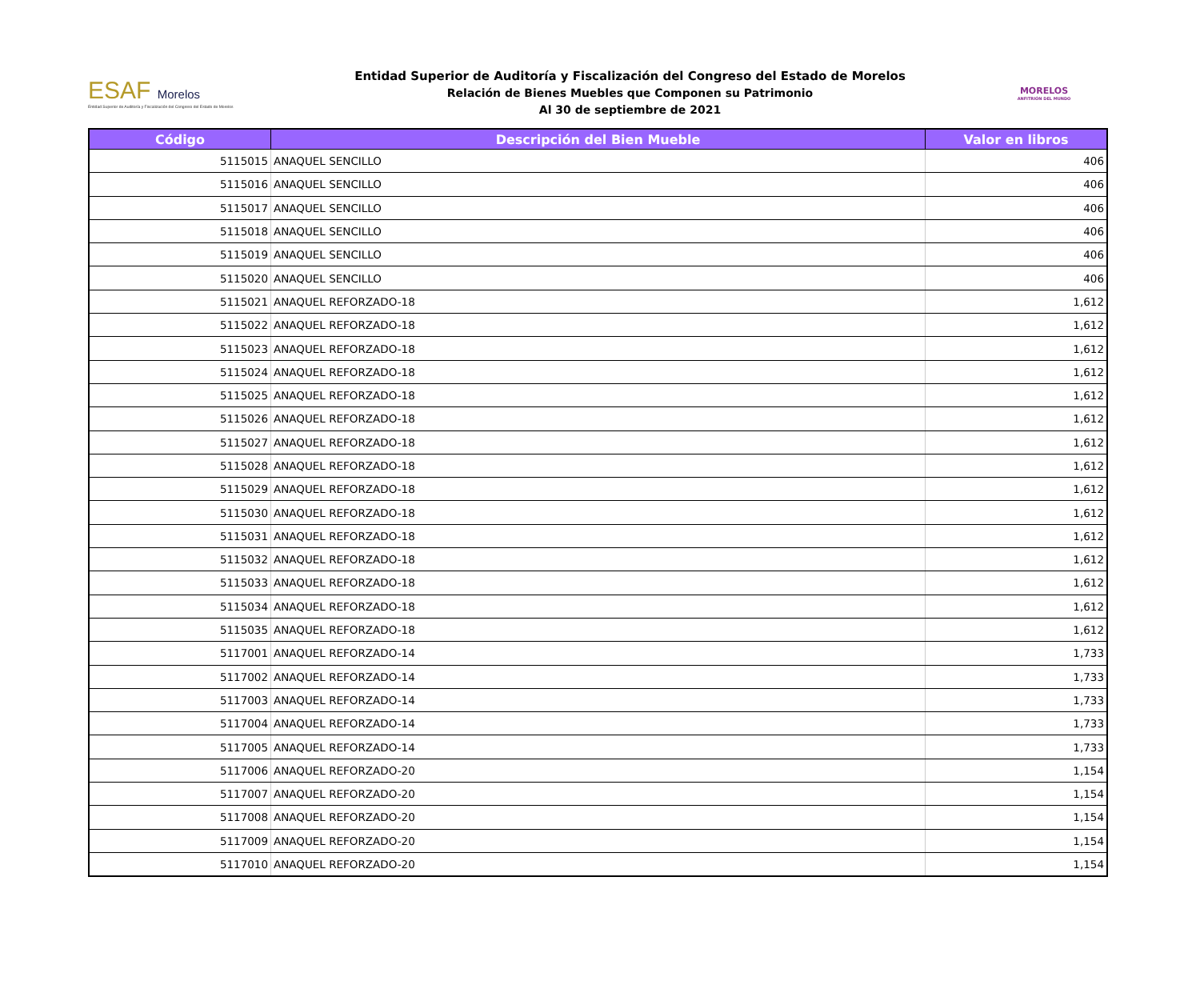ESAF Morelos
Entidad Superior de Auditoría y Fiscalización del Congreso del Estado de Morelos
Entidad Superior de Auditoría y Fiscalización del Congreso del Estado de Morelos
Relación de Bienes Muebles que Componen su Patrimonio
Al 30 de septiembre de 2021
MORELOS
ANFITRIÓN DEL MUNDO
| Código | Descripción del Bien Mueble | Valor en libros |
| --- | --- | --- |
| 5115015 | ANAQUEL SENCILLO | 406 |
| 5115016 | ANAQUEL SENCILLO | 406 |
| 5115017 | ANAQUEL SENCILLO | 406 |
| 5115018 | ANAQUEL SENCILLO | 406 |
| 5115019 | ANAQUEL SENCILLO | 406 |
| 5115020 | ANAQUEL SENCILLO | 406 |
| 5115021 | ANAQUEL REFORZADO-18 | 1,612 |
| 5115022 | ANAQUEL REFORZADO-18 | 1,612 |
| 5115023 | ANAQUEL REFORZADO-18 | 1,612 |
| 5115024 | ANAQUEL REFORZADO-18 | 1,612 |
| 5115025 | ANAQUEL REFORZADO-18 | 1,612 |
| 5115026 | ANAQUEL REFORZADO-18 | 1,612 |
| 5115027 | ANAQUEL REFORZADO-18 | 1,612 |
| 5115028 | ANAQUEL REFORZADO-18 | 1,612 |
| 5115029 | ANAQUEL REFORZADO-18 | 1,612 |
| 5115030 | ANAQUEL REFORZADO-18 | 1,612 |
| 5115031 | ANAQUEL REFORZADO-18 | 1,612 |
| 5115032 | ANAQUEL REFORZADO-18 | 1,612 |
| 5115033 | ANAQUEL REFORZADO-18 | 1,612 |
| 5115034 | ANAQUEL REFORZADO-18 | 1,612 |
| 5115035 | ANAQUEL REFORZADO-18 | 1,612 |
| 5117001 | ANAQUEL REFORZADO-14 | 1,733 |
| 5117002 | ANAQUEL REFORZADO-14 | 1,733 |
| 5117003 | ANAQUEL REFORZADO-14 | 1,733 |
| 5117004 | ANAQUEL REFORZADO-14 | 1,733 |
| 5117005 | ANAQUEL REFORZADO-14 | 1,733 |
| 5117006 | ANAQUEL REFORZADO-20 | 1,154 |
| 5117007 | ANAQUEL REFORZADO-20 | 1,154 |
| 5117008 | ANAQUEL REFORZADO-20 | 1,154 |
| 5117009 | ANAQUEL REFORZADO-20 | 1,154 |
| 5117010 | ANAQUEL REFORZADO-20 | 1,154 |